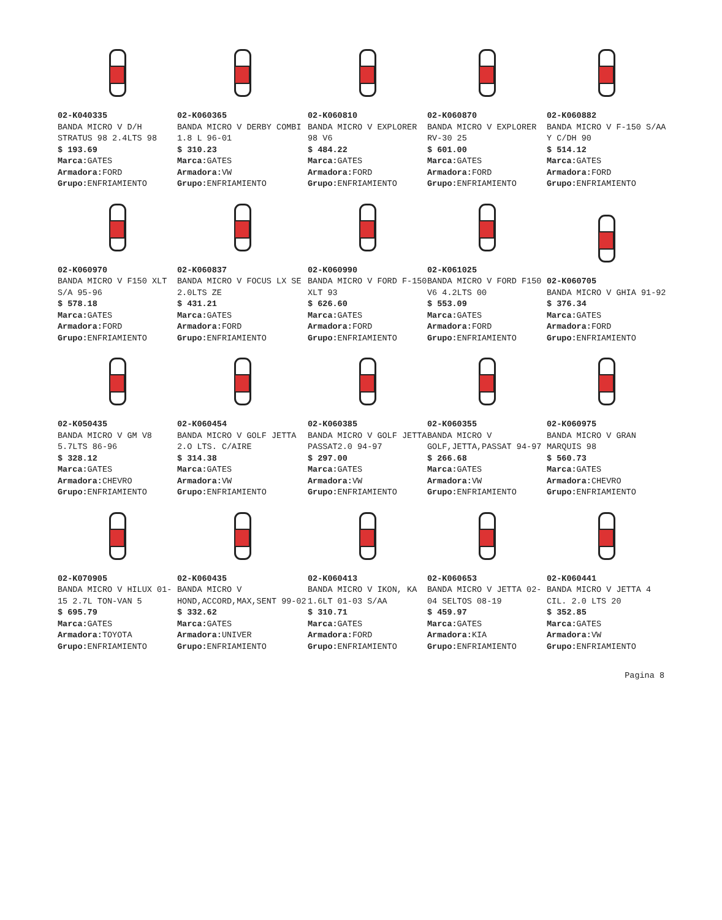02-K040335
BANDA MICRO V D/H STRATUS 98 2.4LTS 98
$ 193.69
Marca: GATES
Armadora: FORD
Grupo: ENFRIAMIENTO
02-K060365
BANDA MICRO V DERBY COMBI 1.8 L 96-01
$ 310.23
Marca: GATES
Armadora: VW
Grupo: ENFRIAMIENTO
02-K060810
BANDA MICRO V EXPLORER 98 V6
$ 484.22
Marca: GATES
Armadora: FORD
Grupo: ENFRIAMIENTO
02-K060870
BANDA MICRO V EXPLORER RV-30 25
$ 601.00
Marca: GATES
Armadora: FORD
Grupo: ENFRIAMIENTO
02-K060882
BANDA MICRO V F-150 S/AA Y C/DH 90
$ 514.12
Marca: GATES
Armadora: FORD
Grupo: ENFRIAMIENTO
02-K060970
BANDA MICRO V F150 XLT S/A 95-96
$ 578.18
Marca: GATES
Armadora: FORD
Grupo: ENFRIAMIENTO
02-K060837
BANDA MICRO V FOCUS LX SE 2.0LTS ZE
$ 431.21
Marca: GATES
Armadora: FORD
Grupo: ENFRIAMIENTO
02-K060990
BANDA MICRO V FORD F-150 XLT 93
$ 626.60
Marca: GATES
Armadora: FORD
Grupo: ENFRIAMIENTO
02-K061025
BANDA MICRO V FORD F150 V6 4.2LTS 00
$ 553.09
Marca: GATES
Armadora: FORD
Grupo: ENFRIAMIENTO
02-K060705
BANDA MICRO V GHIA 91-92
$ 376.34
Marca: GATES
Armadora: FORD
Grupo: ENFRIAMIENTO
02-K050435
BANDA MICRO V GM V8 5.7LTS 86-96
$ 328.12
Marca: GATES
Armadora: CHEVRO
Grupo: ENFRIAMIENTO
02-K060454
BANDA MICRO V GOLF JETTA 2.O LTS. C/AIRE
$ 314.38
Marca: GATES
Armadora: VW
Grupo: ENFRIAMIENTO
02-K060385
BANDA MICRO V GOLF JETTA PASSAT2.0 94-97
$ 297.00
Marca: GATES
Armadora: VW
Grupo: ENFRIAMIENTO
02-K060355
BANDA MICRO V GOLF,JETTA,PASSAT 94-97
$ 266.68
Marca: GATES
Armadora: VW
Grupo: ENFRIAMIENTO
02-K060975
BANDA MICRO V GRAN MARQUIS 98
$ 560.73
Marca: GATES
Armadora: CHEVRO
Grupo: ENFRIAMIENTO
02-K070905
BANDA MICRO V HILUX 01-15 2.7L TON-VAN 5
$ 695.79
Marca: GATES
Armadora: TOYOTA
Grupo: ENFRIAMIENTO
02-K060435
BANDA MICRO V HOND,ACCORD,MAX,SENT 99-02
$ 332.62
Marca: GATES
Armadora: UNIVER
Grupo: ENFRIAMIENTO
02-K060413
BANDA MICRO V IKON, KA 1.6LT 01-03 S/AA
$ 310.71
Marca: GATES
Armadora: FORD
Grupo: ENFRIAMIENTO
02-K060653
BANDA MICRO V JETTA 02-04 SELTOS 08-19
$ 459.97
Marca: GATES
Armadora: KIA
Grupo: ENFRIAMIENTO
02-K060441
BANDA MICRO V JETTA 4 CIL. 2.0 LTS 20
$ 352.85
Marca: GATES
Armadora: VW
Grupo: ENFRIAMIENTO
Pagina 8